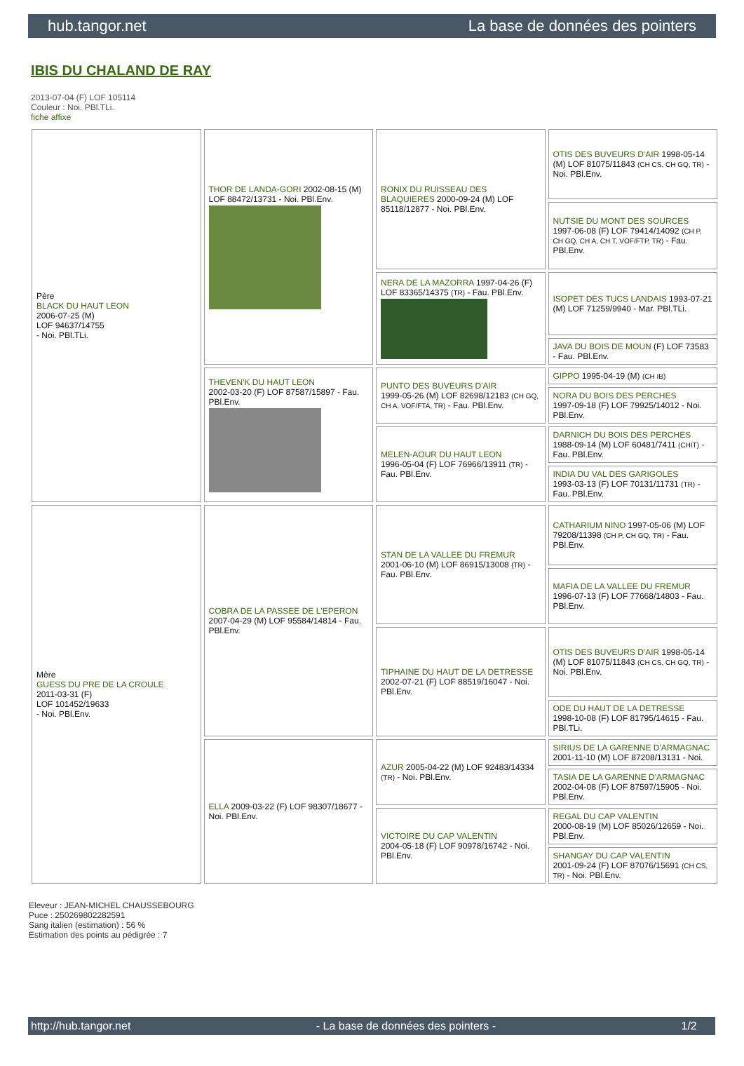hub.tangor.net La base de données des pointers
IBIS DU CHALAND DE RAY
2013-07-04 (F) LOF 105114
Couleur : Noi. PBl.TLi.
fiche affixe
| Père BLACK DU HAUT LEON 2006-07-25 (M) LOF 94637/14755 - Noi. PBl.TLi. | THOR DE LANDA-GORI 2002-08-15 (M) LOF 88472/13731 - Noi. PBl.Env. | RONIX DU RUISSEAU DES BLAQUIERES 2000-09-24 (M) LOF 85118/12877 - Noi. PBl.Env. | OTIS DES BUVEURS D'AIR 1998-05-14 (M) LOF 81075/11843 (CH CS, CH GQ, TR) - Noi. PBl.Env. |
| | | | NUTSIE DU MONT DES SOURCES 1997-06-08 (F) LOF 79414/14092 (CH P, CH GQ, CH A, CH T, VOF/FTP, TR) - Fau. PBl.Env. |
| | | NERA DE LA MAZORRA 1997-04-26 (F) LOF 83365/14375 (TR) - Fau. PBl.Env. | ISOPET DES TUCS LANDAIS 1993-07-21 (M) LOF 71259/9940 - Mar. PBl.TLi. |
| | | | JAVA DU BOIS DE MOUN (F) LOF 73583 - Fau. PBl.Env. |
| | THEVEN'K DU HAUT LEON 2002-03-20 (F) LOF 87587/15897 - Fau. PBl.Env. | PUNTO DES BUVEURS D'AIR 1999-05-26 (M) LOF 82698/12183 (CH GQ, CH A, VOF/FTA, TR) - Fau. PBl.Env. | GIPPO 1995-04-19 (M) (CH IB) |
| | | | NORA DU BOIS DES PERCHES 1997-09-18 (F) LOF 79925/14012 - Noi. PBl.Env. |
| | | MELEN-AOUR DU HAUT LEON 1996-05-04 (F) LOF 76966/13911 (TR) - Fau. PBl.Env. | DARNICH DU BOIS DES PERCHES 1988-09-14 (M) LOF 60481/7411 (CHIT) - Fau. PBl.Env. |
| | | | INDIA DU VAL DES GARIGOLES 1993-03-13 (F) LOF 70131/11731 (TR) - Fau. PBl.Env. |
| Mère GUESS DU PRE DE LA CROULE 2011-03-31 (F) LOF 101452/19633 - Noi. PBl.Env. | COBRA DE LA PASSEE DE L'EPERON 2007-04-29 (M) LOF 95584/14814 - Fau. PBl.Env. | STAN DE LA VALLEE DU FREMUR 2001-06-10 (M) LOF 86915/13008 (TR) - Fau. PBl.Env. | CATHARIUM NINO 1997-05-06 (M) LOF 79208/11398 (CH P, CH GQ, TR) - Fau. PBl.Env. |
| | | | MAFIA DE LA VALLEE DU FREMUR 1996-07-13 (F) LOF 77668/14803 - Fau. PBl.Env. |
| | | TIPHAINE DU HAUT DE LA DETRESSE 2002-07-21 (F) LOF 88519/16047 - Noi. PBl.Env. | OTIS DES BUVEURS D'AIR 1998-05-14 (M) LOF 81075/11843 (CH CS, CH GQ, TR) - Noi. PBl.Env. |
| | | | ODE DU HAUT DE LA DETRESSE 1998-10-08 (F) LOF 81795/14615 - Fau. PBl.TLi. |
| | ELLA 2009-03-22 (F) LOF 98307/18677 - Noi. PBl.Env. | AZUR 2005-04-22 (M) LOF 92483/14334 (TR) - Noi. PBl.Env. | SIRIUS DE LA GARENNE D'ARMAGNAC 2001-11-10 (M) LOF 87208/13131 - Noi. |
| | | | TASIA DE LA GARENNE D'ARMAGNAC 2002-04-08 (F) LOF 87597/15905 - Noi. PBl.Env. |
| | | VICTOIRE DU CAP VALENTIN 2004-05-18 (F) LOF 90978/16742 - Noi. PBl.Env. | REGAL DU CAP VALENTIN 2000-08-19 (M) LOF 85026/12659 - Noi. PBl.Env. |
| | | | SHANGAY DU CAP VALENTIN 2001-09-24 (F) LOF 87076/15691 (CH CS, TR) - Noi. PBl.Env. |
Eleveur : JEAN-MICHEL CHAUSSEBOURG
Puce : 250269802282591
Sang italien (estimation) : 56 %
Estimation des points au pédigrée : 7
http://hub.tangor.net - La base de données des pointers - 1/2